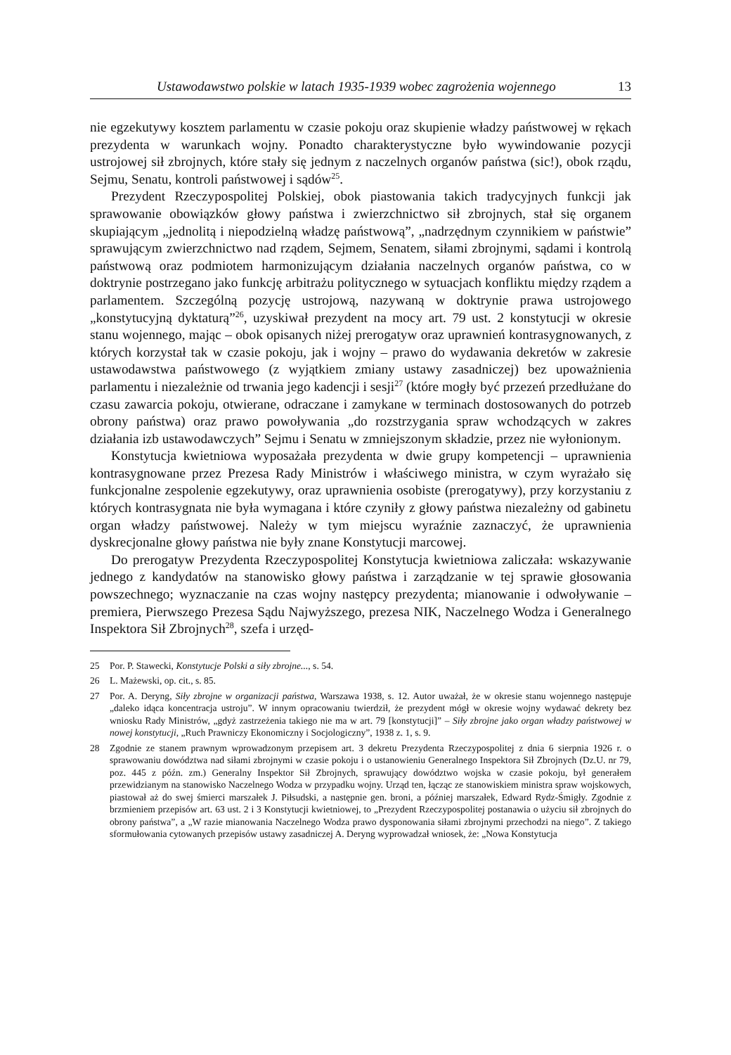Ustawodawstwo polskie w latach 1935-1939 wobec zagrożenia wojennego 13
nie egzekutywy kosztem parlamentu w czasie pokoju oraz skupienie władzy państwowej w rękach prezydenta w warunkach wojny. Ponadto charakterystyczne było wywindowanie pozycji ustrojowej sił zbrojnych, które stały się jednym z naczelnych organów państwa (sic!), obok rządu, Sejmu, Senatu, kontroli państwowej i sądów<sup>25</sup>.
Prezydent Rzeczypospolitej Polskiej, obok piastowania takich tradycyjnych funkcji jak sprawowanie obowiązków głowy państwa i zwierzchnictwo sił zbrojnych, stał się organem skupiającym „jednolitą i niepodzielną władzę państwową”, „nadrzędnym czynnikiem w państwie” sprawującym zwierzchnictwo nad rządem, Sejmem, Senatem, siłami zbrojnymi, sądami i kontrolą państwową oraz podmiotem harmonizującym działania naczelnych organów państwa, co w doktrynie postrzegano jako funkcję arbitrażu politycznego w sytuacjach konfliktu między rządem a parlamentem. Szczególną pozycję ustrojową, nazywaną w doktrynie prawa ustrojowego „konstytucyjną dyktaturą”<sup>26</sup>, uzyskiwał prezydent na mocy art. 79 ust. 2 konstytucji w okresie stanu wojennego, mając – obok opisanych niżej prerogatyw oraz uprawnień kontrasygnowanych, z których korzystał tak w czasie pokoju, jak i wojny – prawo do wydawania dekretów w zakresie ustawodawstwa państwowego (z wyjątkiem zmiany ustawy zasadniczej) bez upoważnienia parlamentu i niezależnie od trwania jego kadencji i sesji<sup>27</sup> (które mogły być przezeń przedłużane do czasu zawarcia pokoju, otwierane, odraczane i zamykane w terminach dostosowanych do potrzeb obrony państwa) oraz prawo powoływania „do rozstrzygania spraw wchodzących w zakres działania izb ustawodawczych” Sejmu i Senatu w zmniejszonym składzie, przez nie wyłonionym.
Konstytucja kwietniowa wyposażała prezydenta w dwie grupy kompetencji – uprawnienia kontrasygnowane przez Prezesa Rady Ministrów i właściwego ministra, w czym wyrażało się funkcjonalne zespolenie egzekutywy, oraz uprawnienia osobiste (prerogatywy), przy korzystaniu z których kontrasygnata nie była wymagana i które czyniły z głowy państwa niezależny od gabinetu organ władzy państwowej. Należy w tym miejscu wyraźnie zaznaczyć, że uprawnienia dyskrecjonalne głowy państwa nie były znane Konstytucji marcowej.
Do prerogatyw Prezydenta Rzeczypospolitej Konstytucja kwietniowa zaliczała: wskazywanie jednego z kandydatów na stanowisko głowy państwa i zarządzanie w tej sprawie głosowania powszechnego; wyznaczanie na czas wojny następcy prezydenta; mianowanie i odwoływanie – premiera, Pierwszego Prezesa Sądu Najwyższego, prezesa NIK, Naczelnego Wodza i Generalnego Inspektora Sił Zbrojnych<sup>28</sup>, szefa i urzęd-
25 Por. P. Stawecki, Konstytucje Polski a siły zbrojne..., s. 54.
26 L. Mażewski, op. cit., s. 85.
27 Por. A. Deryng, Siły zbrojne w organizacji państwa, Warszawa 1938, s. 12. Autor uważał, że w okresie stanu wojennego następuje „daleko idąca koncentracja ustroju”. W innym opracowaniu twierdził, że prezydent mógł w okresie wojny wydawać dekrety bez wniosku Rady Ministrów, „gdyż zastrzeżenia takiego nie ma w art. 79 [konstytucji]” – Siły zbrojne jako organ władzy państwowej w nowej konstytucji, „Ruch Prawniczy Ekonomiczny i Socjologiczny”, 1938 z. 1, s. 9.
28 Zgodnie ze stanem prawnym wprowadzonym przepisem art. 3 dekretu Prezydenta Rzeczypospolitej z dnia 6 sierpnia 1926 r. o sprawowaniu dowództwa nad siłami zbrojnymi w czasie pokoju i o ustanowieniu Generalnego Inspektora Sił Zbrojnych (Dz.U. nr 79, poz. 445 z późn. zm.) Generalny Inspektor Sił Zbrojnych, sprawujący dowództwo wojska w czasie pokoju, był generałem przewidzianym na stanowisko Naczelnego Wodza w przypadku wojny. Urząd ten, łącząc ze stanowiskiem ministra spraw wojskowych, piastował aż do swej śmierci marszałek J. Piłsudski, a następnie gen. broni, a później marszałek, Edward Rydz-Śmigły. Zgodnie z brzmieniem przepisów art. 63 ust. 2 i 3 Konstytucji kwietniowej, to „Prezydent Rzeczypospolitej postanawia o użyciu sił zbrojnych do obrony państwa”, a „W razie mianowania Naczelnego Wodza prawo dysponowania siłami zbrojnymi przechodzi na niego”. Z takiego sformułowania cytowanych przepisów ustawy zasadniczej A. Deryng wyprowadzał wniosek, że: „Nowa Konstytucja